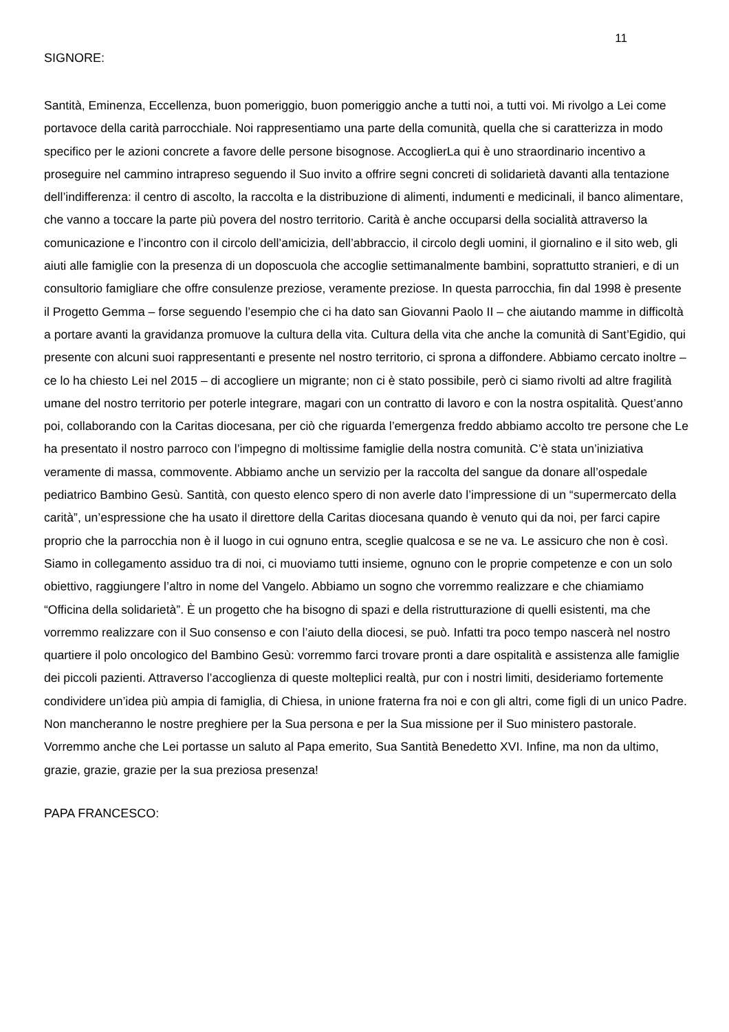11
SIGNORE:
Santità, Eminenza, Eccellenza, buon pomeriggio, buon pomeriggio anche a tutti noi, a tutti voi. Mi rivolgo a Lei come portavoce della carità parrocchiale. Noi rappresentiamo una parte della comunità, quella che si caratterizza in modo specifico per le azioni concrete a favore delle persone bisognose. AccoglierLa qui è uno straordinario incentivo a proseguire nel cammino intrapreso seguendo il Suo invito a offrire segni concreti di solidarietà davanti alla tentazione dell’indifferenza: il centro di ascolto, la raccolta e la distribuzione di alimenti, indumenti e medicinali, il banco alimentare, che vanno a toccare la parte più povera del nostro territorio. Carità è anche occuparsi della socialità attraverso la comunicazione e l’incontro con il circolo dell’amicizia, dell’abbraccio, il circolo degli uomini, il giornalino e il sito web, gli aiuti alle famiglie con la presenza di un doposcuola che accoglie settimanalmente bambini, soprattutto stranieri, e di un consultorio famigliare che offre consulenze preziose, veramente preziose. In questa parrocchia, fin dal 1998 è presente il Progetto Gemma – forse seguendo l’esempio che ci ha dato san Giovanni Paolo II – che aiutando mamme in difficoltà a portare avanti la gravidanza promuove la cultura della vita. Cultura della vita che anche la comunità di Sant’Egidio, qui presente con alcuni suoi rappresentanti e presente nel nostro territorio, ci sprona a diffondere. Abbiamo cercato inoltre – ce lo ha chiesto Lei nel 2015 – di accogliere un migrante; non ci è stato possibile, però ci siamo rivolti ad altre fragilità umane del nostro territorio per poterle integrare, magari con un contratto di lavoro e con la nostra ospitalità. Quest’anno poi, collaborando con la Caritas diocesana, per ciò che riguarda l’emergenza freddo abbiamo accolto tre persone che Le ha presentato il nostro parroco con l’impegno di moltissime famiglie della nostra comunità. C’è stata un’iniziativa veramente di massa, commovente. Abbiamo anche un servizio per la raccolta del sangue da donare all’ospedale pediatrico Bambino Gesù. Santità, con questo elenco spero di non averle dato l’impressione di un “supermercato della carità”, un’espressione che ha usato il direttore della Caritas diocesana quando è venuto qui da noi, per farci capire proprio che la parrocchia non è il luogo in cui ognuno entra, sceglie qualcosa e se ne va. Le assicuro che non è così. Siamo in collegamento assiduo tra di noi, ci muoviamo tutti insieme, ognuno con le proprie competenze e con un solo obiettivo, raggiungere l’altro in nome del Vangelo. Abbiamo un sogno che vorremmo realizzare e che chiamiamo “Officina della solidarietà”. È un progetto che ha bisogno di spazi e della ristrutturazione di quelli esistenti, ma che vorremmo realizzare con il Suo consenso e con l’aiuto della diocesi, se può. Infatti tra poco tempo nascerà nel nostro quartiere il polo oncologico del Bambino Gesù: vorremmo farci trovare pronti a dare ospitalità e assistenza alle famiglie dei piccoli pazienti. Attraverso l’accoglienza di queste molteplici realtà, pur con i nostri limiti, desideriamo fortemente condividere un’idea più ampia di famiglia, di Chiesa, in unione fraterna fra noi e con gli altri, come figli di un unico Padre. Non mancheranno le nostre preghiere per la Sua persona e per la Sua missione per il Suo ministero pastorale. Vorremmo anche che Lei portasse un saluto al Papa emerito, Sua Santità Benedetto XVI. Infine, ma non da ultimo, grazie, grazie, grazie per la sua preziosa presenza!
PAPA FRANCESCO: